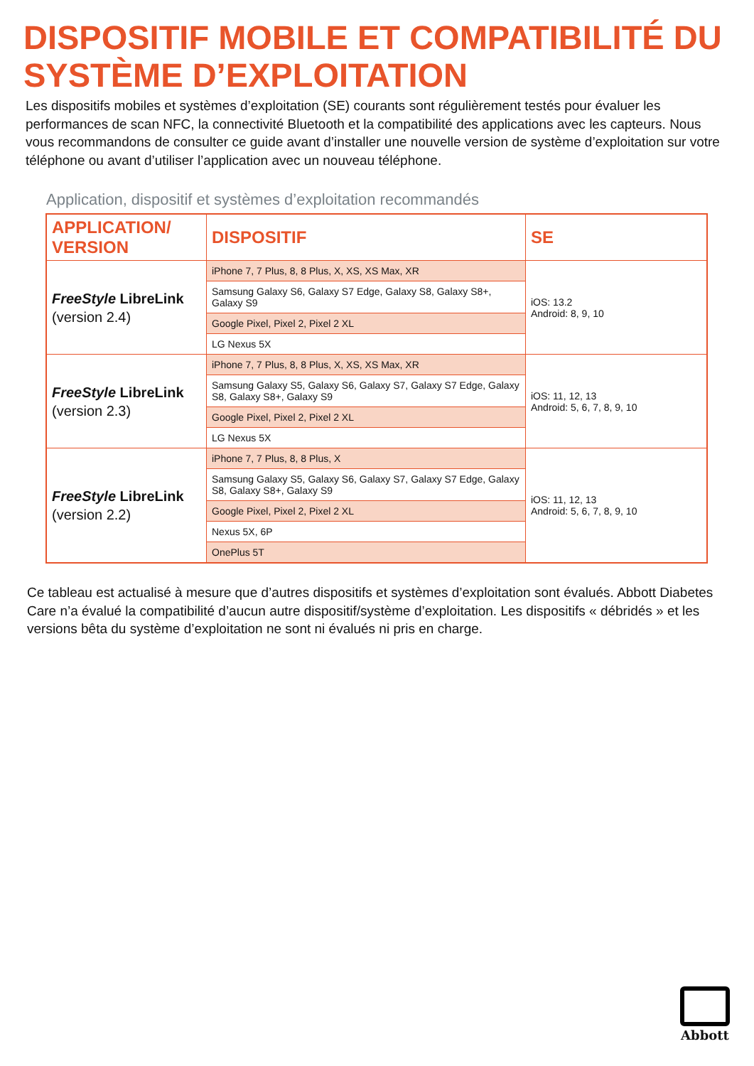DISPOSITIF MOBILE ET COMPATIBILITÉ DU SYSTÈME D’EXPLOITATION
Les dispositifs mobiles et systèmes d’exploitation (SE) courants sont régulièrement testés pour évaluer les performances de scan NFC, la connectivité Bluetooth et la compatibilité des applications avec les capteurs. Nous vous recommandons de consulter ce guide avant d’installer une nouvelle version de système d’exploitation sur votre téléphone ou avant d’utiliser l’application avec un nouveau téléphone.
Application, dispositif et systèmes d’exploitation recommandés
| APPLICATION/ VERSION | DISPOSITIF | SE |
| --- | --- | --- |
| FreeStyle LibreLink (version 2.4) | iPhone 7, 7 Plus, 8, 8 Plus, X, XS, XS Max, XR | iOS: 13.2 Android: 8, 9, 10 |
| | Samsung Galaxy S6, Galaxy S7 Edge, Galaxy S8, Galaxy S8+, Galaxy S9 | |
| | Google Pixel, Pixel 2, Pixel 2 XL | |
| | LG Nexus 5X | |
| FreeStyle LibreLink (version 2.3) | iPhone 7, 7 Plus, 8, 8 Plus, X, XS, XS Max, XR | iOS: 11, 12, 13 Android: 5, 6, 7, 8, 9, 10 |
| | Samsung Galaxy S5, Galaxy S6, Galaxy S7, Galaxy S7 Edge, Galaxy S8, Galaxy S8+, Galaxy S9 | |
| | Google Pixel, Pixel 2, Pixel 2 XL | |
| | LG Nexus 5X | |
| FreeStyle LibreLink (version 2.2) | iPhone 7, 7 Plus, 8, 8 Plus, X | iOS: 11, 12, 13 Android: 5, 6, 7, 8, 9, 10 |
| | Samsung Galaxy S5, Galaxy S6, Galaxy S7, Galaxy S7 Edge, Galaxy S8, Galaxy S8+, Galaxy S9 | |
| | Google Pixel, Pixel 2, Pixel 2 XL | |
| | Nexus 5X, 6P | |
| | OnePlus 5T | |
Ce tableau est actualisé à mesure que d’autres dispositifs et systèmes d’exploitation sont évalués. Abbott Diabetes Care n’a évalué la compatibilité d’aucun autre dispositif/système d’exploitation. Les dispositifs « débridés » et les versions bêta du système d’exploitation ne sont ni évalués ni pris en charge.
Abbott